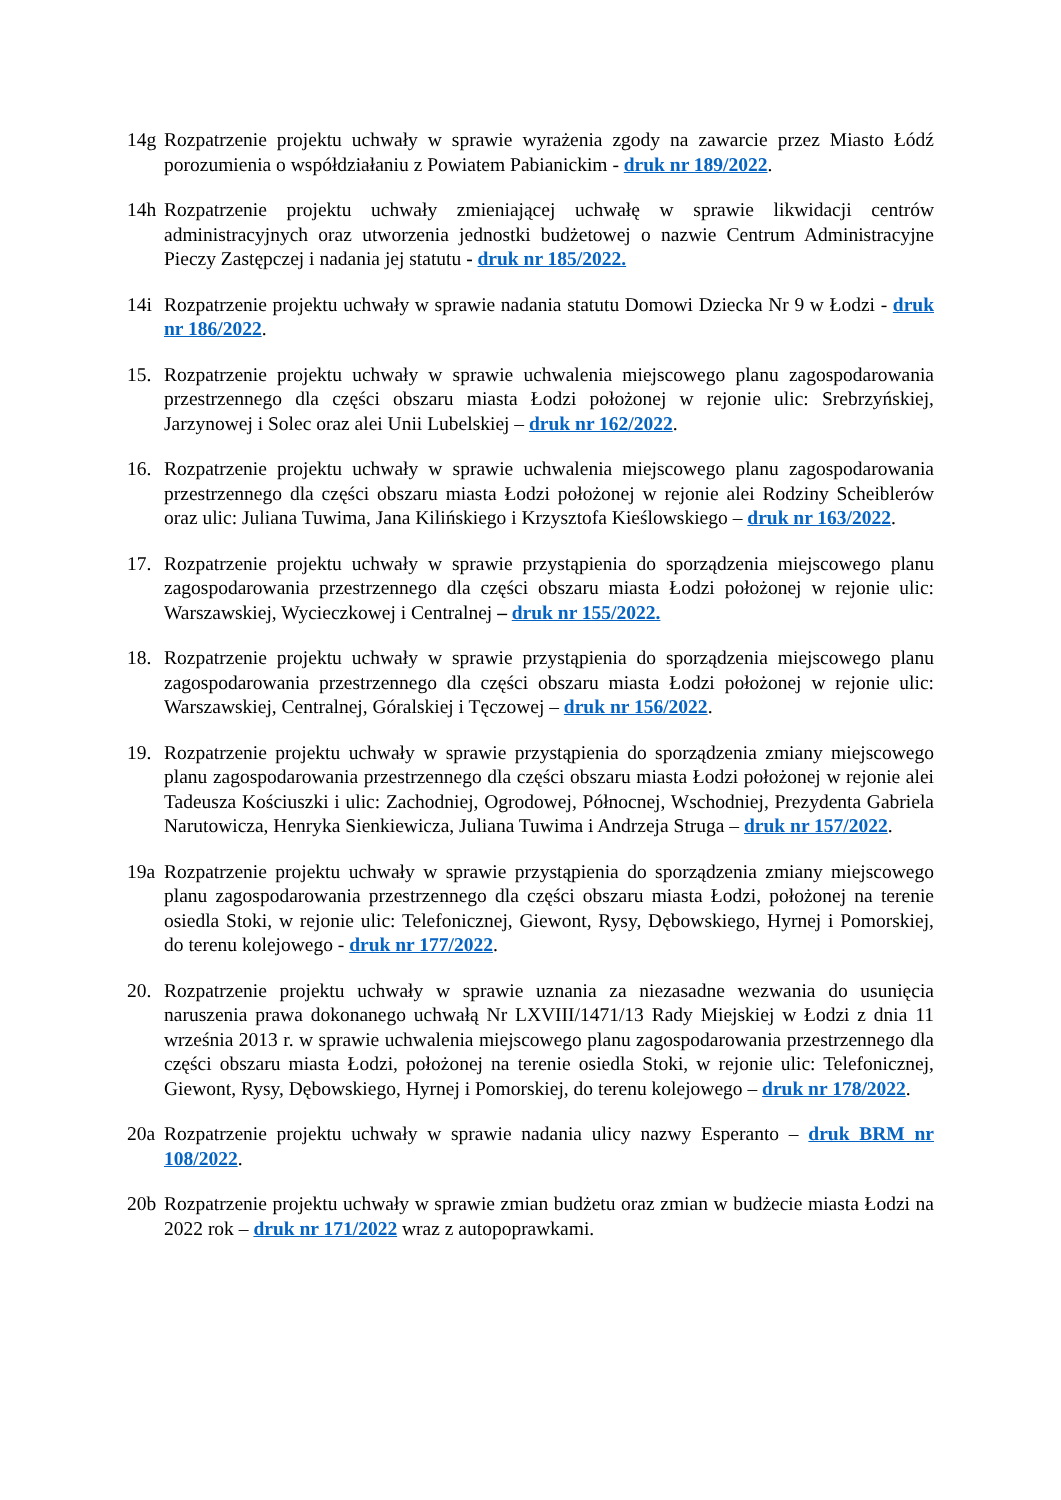14g Rozpatrzenie projektu uchwały w sprawie wyrażenia zgody na zawarcie przez Miasto Łódź porozumienia o współdziałaniu z Powiatem Pabianickim - druk nr 189/2022.
14h Rozpatrzenie projektu uchwały zmieniającej uchwałę w sprawie likwidacji centrów administracyjnych oraz utworzenia jednostki budżetowej o nazwie Centrum Administracyjne Pieczy Zastępczej i nadania jej statutu - druk nr 185/2022.
14i Rozpatrzenie projektu uchwały w sprawie nadania statutu Domowi Dziecka Nr 9 w Łodzi - druk nr 186/2022.
15. Rozpatrzenie projektu uchwały w sprawie uchwalenia miejscowego planu zagospodarowania przestrzennego dla części obszaru miasta Łodzi położonej w rejonie ulic: Srebrzyńskiej, Jarzynowej i Solec oraz alei Unii Lubelskiej – druk nr 162/2022.
16. Rozpatrzenie projektu uchwały w sprawie uchwalenia miejscowego planu zagospodarowania przestrzennego dla części obszaru miasta Łodzi położonej w rejonie alei Rodziny Scheiblerów oraz ulic: Juliana Tuwima, Jana Kilińskiego i Krzysztofa Kieślowskiego – druk nr 163/2022.
17. Rozpatrzenie projektu uchwały w sprawie przystąpienia do sporządzenia miejscowego planu zagospodarowania przestrzennego dla części obszaru miasta Łodzi położonej w rejonie ulic: Warszawskiej, Wycieczkowej i Centralnej – druk nr 155/2022.
18. Rozpatrzenie projektu uchwały w sprawie przystąpienia do sporządzenia miejscowego planu zagospodarowania przestrzennego dla części obszaru miasta Łodzi położonej w rejonie ulic: Warszawskiej, Centralnej, Góralskiej i Tęczowej – druk nr 156/2022.
19. Rozpatrzenie projektu uchwały w sprawie przystąpienia do sporządzenia zmiany miejscowego planu zagospodarowania przestrzennego dla części obszaru miasta Łodzi położonej w rejonie alei Tadeusza Kościuszki i ulic: Zachodniej, Ogrodowej, Północnej, Wschodniej, Prezydenta Gabriela Narutowicza, Henryka Sienkiewicza, Juliana Tuwima i Andrzeja Struga – druk nr 157/2022.
19a Rozpatrzenie projektu uchwały w sprawie przystąpienia do sporządzenia zmiany miejscowego planu zagospodarowania przestrzennego dla części obszaru miasta Łodzi, położonej na terenie osiedla Stoki, w rejonie ulic: Telefonicznej, Giewont, Rysy, Dębowskiego, Hyrnej i Pomorskiej, do terenu kolejowego - druk nr 177/2022.
20. Rozpatrzenie projektu uchwały w sprawie uznania za niezasadne wezwania do usunięcia naruszenia prawa dokonanego uchwałą Nr LXVIII/1471/13 Rady Miejskiej w Łodzi z dnia 11 września 2013 r. w sprawie uchwalenia miejscowego planu zagospodarowania przestrzennego dla części obszaru miasta Łodzi, położonej na terenie osiedla Stoki, w rejonie ulic: Telefonicznej, Giewont, Rysy, Dębowskiego, Hyrnej i Pomorskiej, do terenu kolejowego – druk nr 178/2022.
20a Rozpatrzenie projektu uchwały w sprawie nadania ulicy nazwy Esperanto – druk BRM nr 108/2022.
20b Rozpatrzenie projektu uchwały w sprawie zmian budżetu oraz zmian w budżecie miasta Łodzi na 2022 rok – druk nr 171/2022 wraz z autopoprawkami.